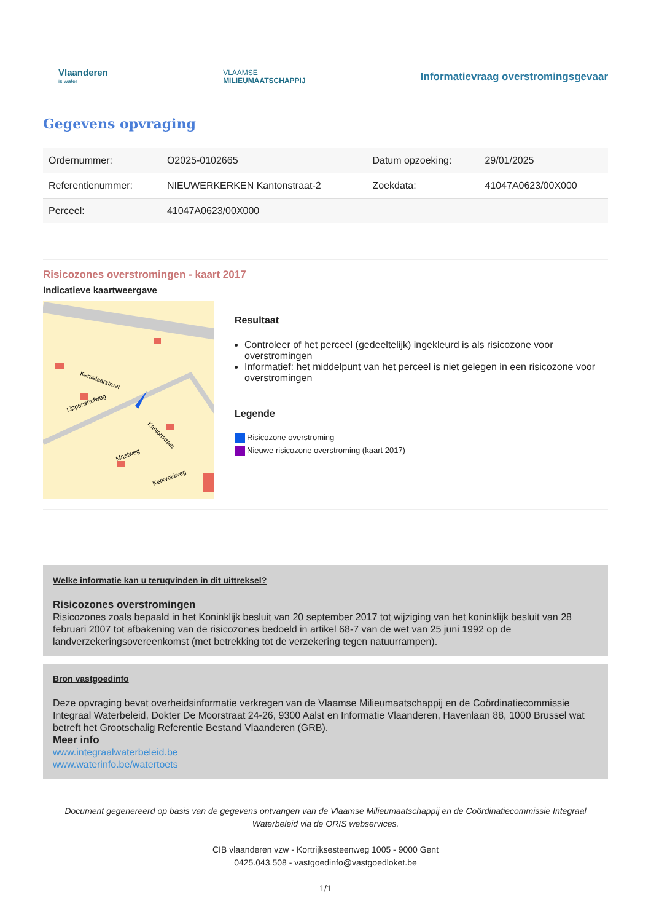Vlaanderen
is water
VLAAMSE
MILIEUMAATSCHAPPIJ
Informatievraag overstromingsgevaar
Gegevens opvraging
| Ordernummer: | O2025-0102665 | Datum opzoeking: | 29/01/2025 |
| Referentienummer: | NIEUWERKERKEN Kantonstraat-2 | Zoekdata: | 41047A0623/00X000 |
| Perceel: | 41047A0623/00X000 | | |
Risicozones overstromingen - kaart 2017
Indicatieve kaartweergave
Kerselaarstraat
Lippenshofweg
Kantonstraat
Maatweg
Kerkveldweg
Resultaat
Controleer of het perceel (gedeeltelijk) ingekleurd is als risicozone voor overstromingen
Informatief: het middelpunt van het perceel is niet gelegen in een risicozone voor overstromingen
Legende
Risicozone overstroming
Nieuwe risicozone overstroming (kaart 2017)
Welke informatie kan u terugvinden in dit uittreksel?
Risicozones overstromingen
Risicozones zoals bepaald in het Koninklijk besluit van 20 september 2017 tot wijziging van het koninklijk besluit van 28 februari 2007 tot afbakening van de risicozones bedoeld in artikel 68-7 van de wet van 25 juni 1992 op de landverzekeringsovereenkomst (met betrekking tot de verzekering tegen natuurrampen).
Bron vastgoedinfo
Deze opvraging bevat overheidsinformatie verkregen van de Vlaamse Milieumaatschappij en de Coördinatiecommissie Integraal Waterbeleid, Dokter De Moorstraat 24-26, 9300 Aalst en Informatie Vlaanderen, Havenlaan 88, 1000 Brussel wat betreft het Grootschalig Referentie Bestand Vlaanderen (GRB).
Meer info
www.integraalwaterbeleid.be
www.waterinfo.be/watertoets
Document gegenereerd op basis van de gegevens ontvangen van de Vlaamse Milieumaatschappij en de Coördinatiecommissie Integraal Waterbeleid via de ORIS webservices.
CIB vlaanderen vzw - Kortrijksesteenweg 1005 - 9000 Gent
0425.043.508 - vastgoedinfo@vastgoedloket.be
1/1